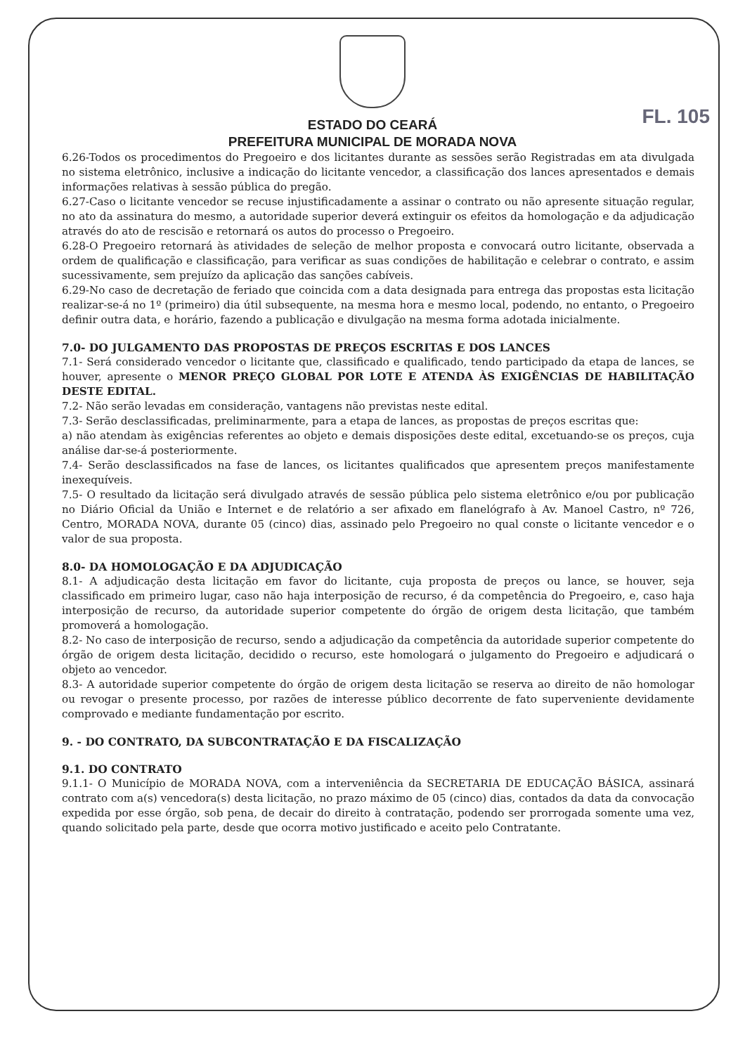FL. 105
ESTADO DO CEARÁ
PREFEITURA MUNICIPAL DE MORADA NOVA
6.26-Todos os procedimentos do Pregoeiro e dos licitantes durante as sessões serão Registradas em ata divulgada no sistema eletrônico, inclusive a indicação do licitante vencedor, a classificação dos lances apresentados e demais informações relativas à sessão pública do pregão.
6.27-Caso o licitante vencedor se recuse injustificadamente a assinar o contrato ou não apresente situação regular, no ato da assinatura do mesmo, a autoridade superior deverá extinguir os efeitos da homologação e da adjudicação através do ato de rescisão e retornará os autos do processo o Pregoeiro.
6.28-O Pregoeiro retornará às atividades de seleção de melhor proposta e convocará outro licitante, observada a ordem de qualificação e classificação, para verificar as suas condições de habilitação e celebrar o contrato, e assim sucessivamente, sem prejuízo da aplicação das sanções cabíveis.
6.29-No caso de decretação de feriado que coincida com a data designada para entrega das propostas esta licitação realizar-se-á no 1º (primeiro) dia útil subsequente, na mesma hora e mesmo local, podendo, no entanto, o Pregoeiro definir outra data, e horário, fazendo a publicação e divulgação na mesma forma adotada inicialmente.
7.0- DO JULGAMENTO DAS PROPOSTAS DE PREÇOS ESCRITAS E DOS LANCES
7.1- Será considerado vencedor o licitante que, classificado e qualificado, tendo participado da etapa de lances, se houver, apresente o MENOR PREÇO GLOBAL POR LOTE E ATENDA ÀS EXIGÊNCIAS DE HABILITAÇÃO DESTE EDITAL.
7.2- Não serão levadas em consideração, vantagens não previstas neste edital.
7.3- Serão desclassificadas, preliminarmente, para a etapa de lances, as propostas de preços escritas que:
a) não atendam às exigências referentes ao objeto e demais disposições deste edital, excetuando-se os preços, cuja análise dar-se-á posteriormente.
7.4- Serão desclassificados na fase de lances, os licitantes qualificados que apresentem preços manifestamente inexequíveis.
7.5- O resultado da licitação será divulgado através de sessão pública pelo sistema eletrônico e/ou por publicação no Diário Oficial da União e Internet e de relatório a ser afixado em flanelógrafo à Av. Manoel Castro, nº 726, Centro, MORADA NOVA, durante 05 (cinco) dias, assinado pelo Pregoeiro no qual conste o licitante vencedor e o valor de sua proposta.
8.0- DA HOMOLOGAÇÃO E DA ADJUDICAÇÃO
8.1- A adjudicação desta licitação em favor do licitante, cuja proposta de preços ou lance, se houver, seja classificado em primeiro lugar, caso não haja interposição de recurso, é da competência do Pregoeiro, e, caso haja interposição de recurso, da autoridade superior competente do órgão de origem desta licitação, que também promoverá a homologação.
8.2- No caso de interposição de recurso, sendo a adjudicação da competência da autoridade superior competente do órgão de origem desta licitação, decidido o recurso, este homologará o julgamento do Pregoeiro e adjudicará o objeto ao vencedor.
8.3- A autoridade superior competente do órgão de origem desta licitação se reserva ao direito de não homologar ou revogar o presente processo, por razões de interesse público decorrente de fato superveniente devidamente comprovado e mediante fundamentação por escrito.
9. - DO CONTRATO, DA SUBCONTRATAÇÃO E DA FISCALIZAÇÃO
9.1. DO CONTRATO
9.1.1- O Município de MORADA NOVA, com a interveniência da SECRETARIA DE EDUCAÇÃO BÁSICA, assinará contrato com a(s) vencedora(s) desta licitação, no prazo máximo de 05 (cinco) dias, contados da data da convocação expedida por esse órgão, sob pena, de decair do direito à contratação, podendo ser prorrogada somente uma vez, quando solicitado pela parte, desde que ocorra motivo justificado e aceito pelo Contratante.